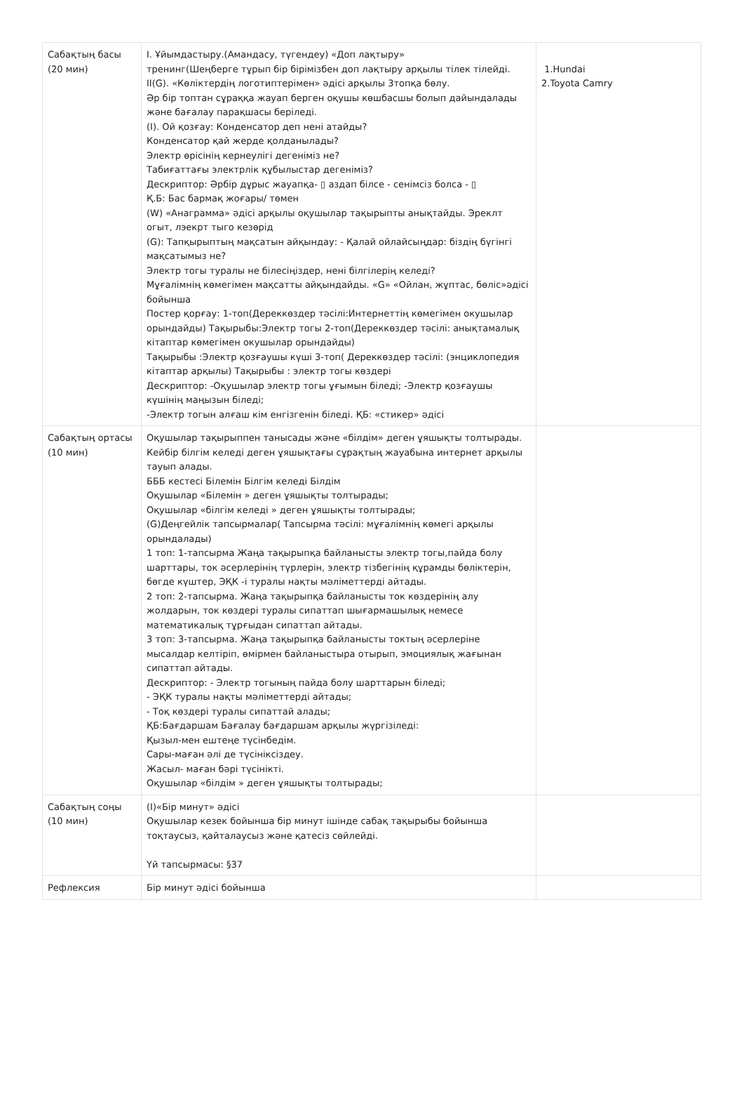| Сабақтың басы (20 мин) | І. Ұйымдастыру.(Амандасу, түгендеу) «Доп лақтыру» тренинг(Шеңберге тұрып бір бірімізбен доп лақтыру арқылы тілек тілейді. II(G). «Көліктердің логотиптерімен» әдісі арқылы 3топқа бөлу. Әр бір топтан сұраққа жауап берген оқушы көшбасшы болып дайындалады және бағалау парақшасы беріледі. (І). Ой қозғау: Конденсатор деп нені атайды? Конденсатор қай жерде қолданылады? Электр өрісінің кернеулігі дегеніміз не? Табиғаттағы электрлік құбылыстар дегеніміз? Дескриптор: Әрбір дұрыс жауапқа- ▯ аздап білсе - сенімсіз болса - ▯ Қ.Б: Бас бармақ жоғары/ төмен (W) «Анаграмма» әдісі арқылы оқушылар тақырыпты анықтайды. Эреклт огыт, лэекрт тыго кезөрід (G): Тапқырыптың мақсатын айқындау: - Қалай ойлайсыңдар: біздің бүгінгі мақсатымыз не? Электр тогы туралы не білесіңіздер, нені білгілерің келеді? Мұғалімнің көмегімен мақсатты айқындайды. «G» «Ойлан, жұптас, бөліс»әдісі бойынша Постер қорғау: 1-топ(Дереккөздер тәсілі:Интернеттің көмегімен окушылар орындайды) Тақырыбы:Электр тогы 2-топ(Дереккөздер тәсілі: анықтамалық кітаптар көмегімен окушылар орындайды) Тақырыбы :Электр қозғаушы күші 3-топ( Дереккөздер тәсілі: (энциклопедия кітаптар арқылы) Тақырыбы : электр тогы көздері Дескриптор: -Оқушылар электр тогы ұғымын біледі; -Электр қозғаушы күшінің маңызын біледі; -Электр тогын алғаш кім енгізгенін біледі. ҚБ: «стикер» әдісі | 1.Hundai 2.Toyota Camry |
| Сабақтың ортасы (10 мин) | Оқушылар тақырыппен танысады және «білдім» деген ұяшықты толтырады. Кейбір білгім келеді деген ұяшықтағы сұрақтың жауабына интернет арқылы тауып алады. БББ кестесі Білемін Білгім келеді Білдім Оқушылар «Білемін » деген ұяшықты толтырады; Оқушылар «білгім келеді » деген ұяшықты толтырады; (G)Деңгейлік тапсырмалар( Тапсырма тәсілі: мұғалімнің көмегі арқылы орындалады) 1 топ: 1-тапсырма Жаңа тақырыпқа байланысты электр тогы,пайда болу шарттары, ток әсерлерінің түрлерін, электр тізбегінің құрамды бөліктерін, бөгде күштер, ЭҚК -і туралы нақты мәліметтерді айтады. 2 топ: 2-тапсырма. Жаңа тақырыпқа байланысты ток көздерінің алу жолдарын, ток көздері туралы сипаттап шығармашылық немесе математикалық тұрғыдан сипаттап айтады. 3 топ: 3-тапсырма. Жаңа тақырыпқа байланысты токтың әсерлеріне мысалдар келтіріп, өмірмен байланыстыра отырып, эмоциялық жағынан сипаттап айтады. Дескриптор: - Электр тогының пайда болу шарттарын біледі; - ЭҚК туралы нақты мәліметтерді айтады; - Тоқ көздері туралы сипаттай алады; ҚБ:Бағдаршам Бағалау бағдаршам арқылы жүргізіледі: Қызыл-мен ештеңе түсінбедім. Сары-маған әлі де түсініксіздеу. Жасыл- маған бәрі түсінікті. Оқушылар «білдім » деген ұяшықты толтырады; | |
| Сабақтың соңы (10 мин) | (І)«Бір минут» әдісі Оқушылар кезек бойынша бір минут ішінде сабақ тақырыбы бойынша тоқтаусыз, қайталаусыз және қатесіз сөйлейді. Үй тапсырмасы: §37 | |
| Рефлексия | Бір минут әдісі бойынша | |